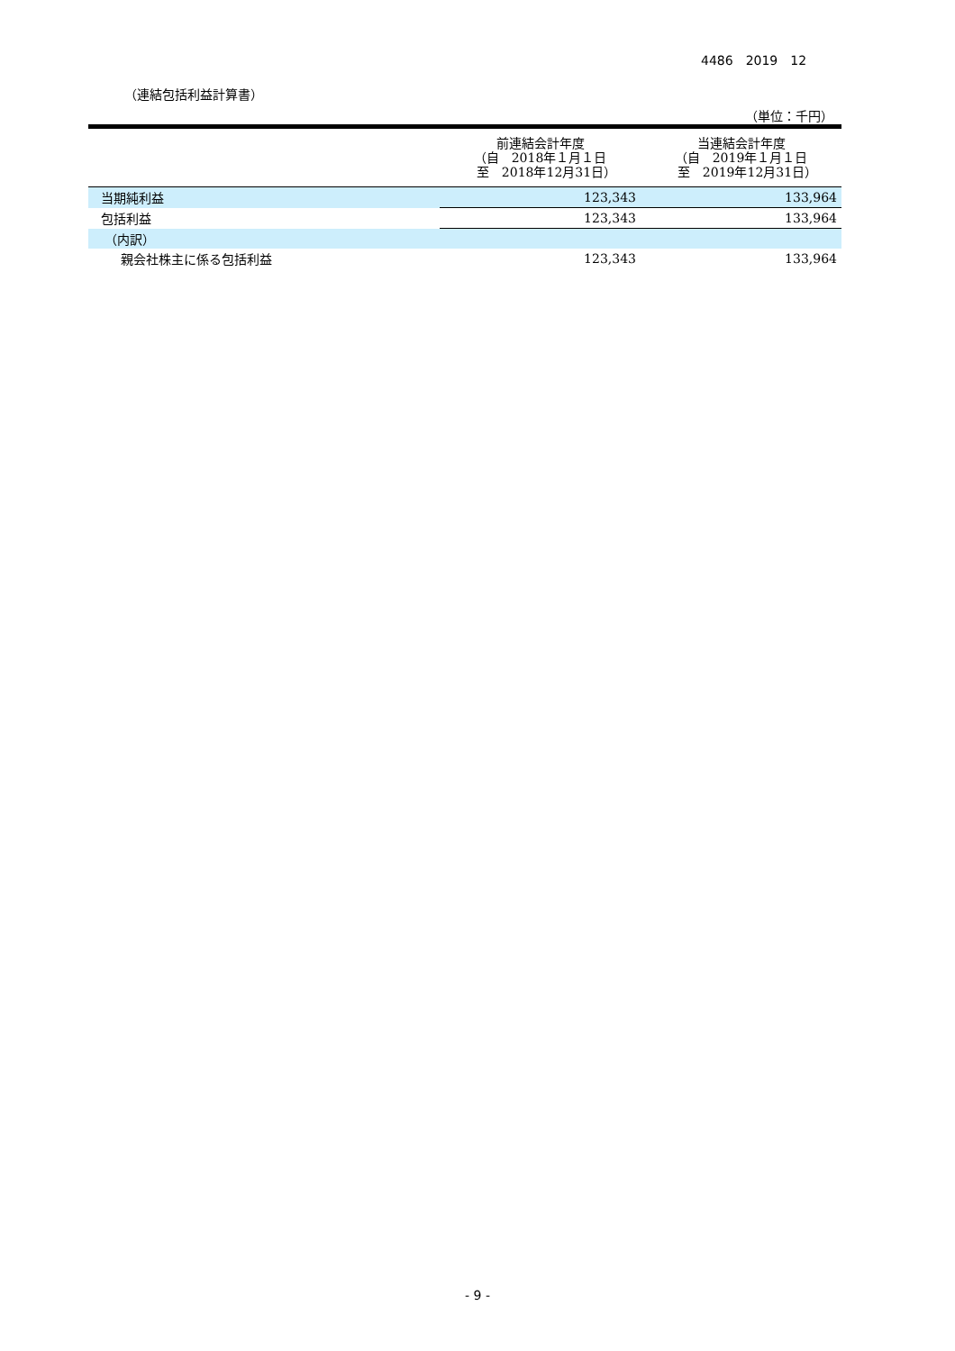4486　2019　12
（連結包括利益計算書）
（単位：千円）
| | 前連結会計年度 （自 2018年１月１日 至 2018年12月31日） | 当連結会計年度 （自 2019年１月１日 至 2019年12月31日） |
| --- | --- | --- |
| 当期純利益 | 123,343 | 133,964 |
| 包括利益 | 123,343 | 133,964 |
| （内訳） | | |
| 親会社株主に係る包括利益 | 123,343 | 133,964 |
- 9 -